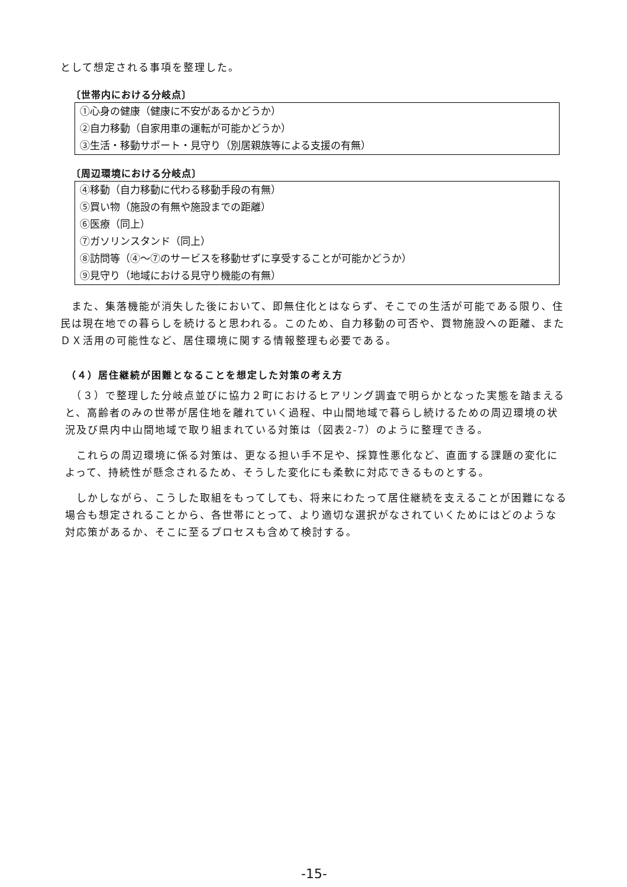として想定される事項を整理した。
〔世帯内における分岐点〕
①心身の健康（健康に不安があるかどうか）
②自力移動（自家用車の運転が可能かどうか）
③生活・移動サポート・見守り（別居親族等による支援の有無）
〔周辺環境における分岐点〕
④移動（自力移動に代わる移動手段の有無）
⑤買い物（施設の有無や施設までの距離）
⑥医療（同上）
⑦ガソリンスタンド（同上）
⑧訪問等（④～⑦のサービスを移動せずに享受することが可能かどうか）
⑨見守り（地域における見守り機能の有無）
　また、集落機能が消失した後において、即無住化とはならず、そこでの生活が可能である限り、住民は現在地での暮らしを続けると思われる。このため、自力移動の可否や、買物施設への距離、またＤＸ活用の可能性など、居住環境に関する情報整理も必要である。
（４）居住継続が困難となることを想定した対策の考え方
　（３）で整理した分岐点並びに協力２町におけるヒアリング調査で明らかとなった実態を踏まえると、高齢者のみの世帯が居住地を離れていく過程、中山間地域で暮らし続けるための周辺環境の状況及び県内中山間地域で取り組まれている対策は（図表2-7）のように整理できる。
　これらの周辺環境に係る対策は、更なる担い手不足や、採算性悪化など、直面する課題の変化によって、持続性が懸念されるため、そうした変化にも柔軟に対応できるものとする。
　しかしながら、こうした取組をもってしても、将来にわたって居住継続を支えることが困難になる場合も想定されることから、各世帯にとって、より適切な選択がなされていくためにはどのような対応策があるか、そこに至るプロセスも含めて検討する。
-15-